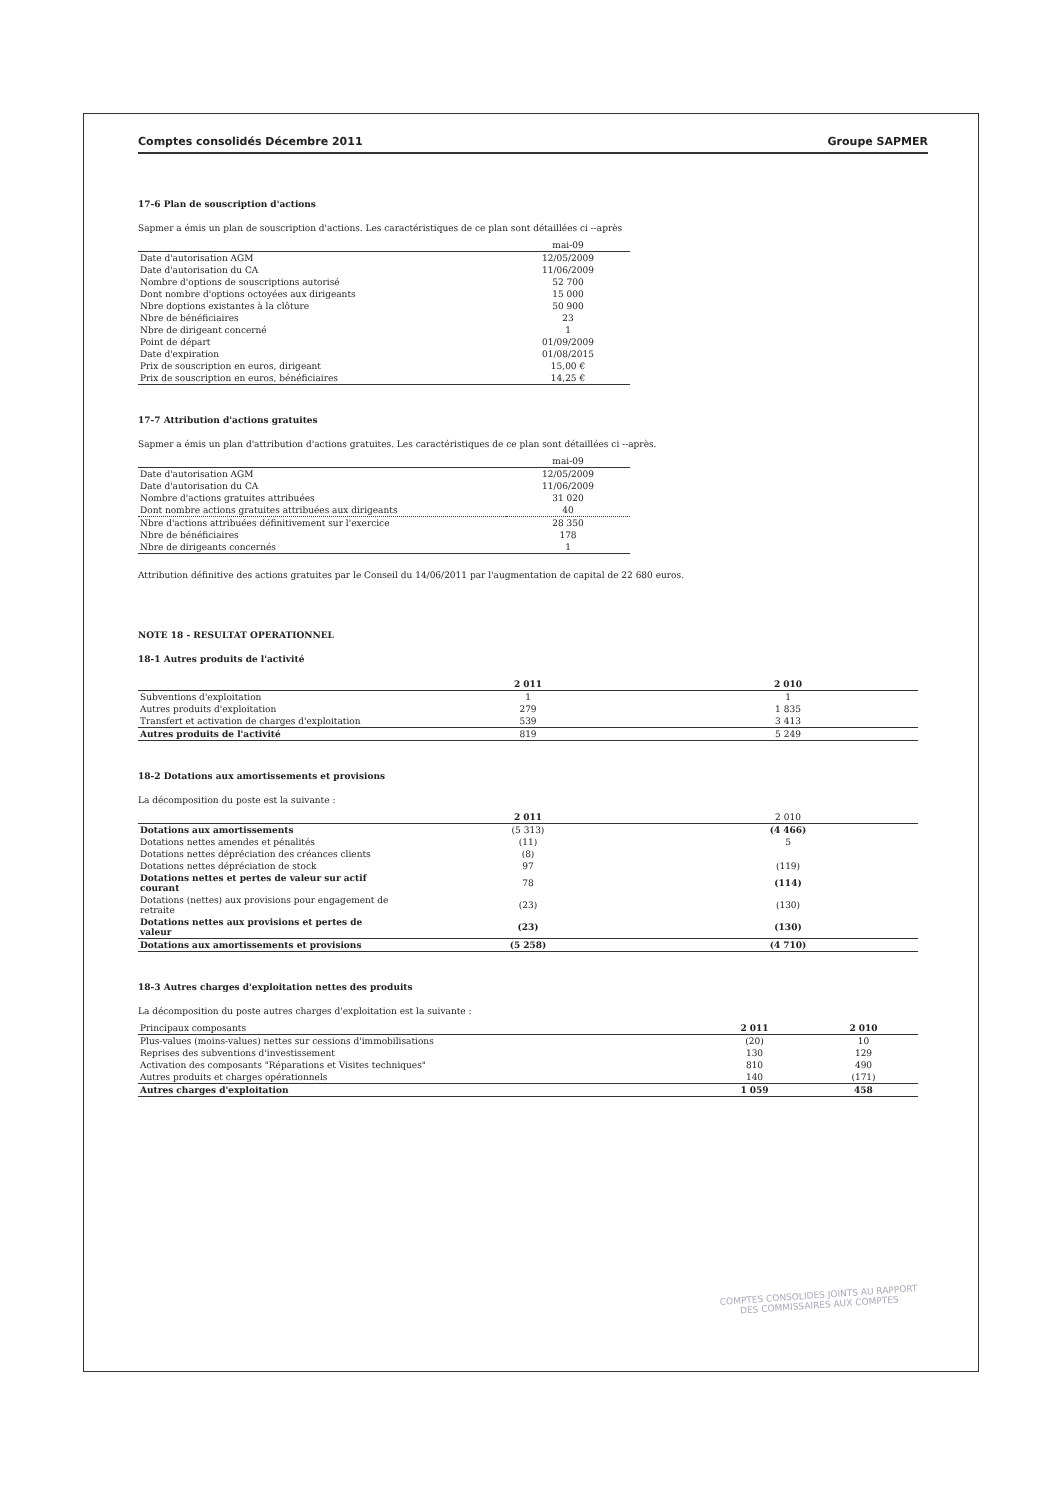Comptes consolidés Décembre 2011 Groupe SAPMER
17-6 Plan de souscription d'actions
Sapmer a émis un plan de souscription d'actions. Les caractéristiques de ce plan sont détaillées ci --après
| | mai-09 |
| --- | --- |
| Date d'autorisation AGM | 12/05/2009 |
| Date d'autorisation du CA | 11/06/2009 |
| Nombre d'options de souscriptions autorisé | 52 700 |
| Dont nombre d'options octoyées aux dirigeants | 15 000 |
| Nbre doptions existantes à la clôture | 50 900 |
| Nbre de bénéficiaires | 23 |
| Nbre de dirigeant concerné | 1 |
| Point de départ | 01/09/2009 |
| Date d'expiration | 01/08/2015 |
| Prix de souscription en euros, dirigeant | 15,00 € |
| Prix de souscription en euros, bénéficiaires | 14,25 € |
17-7 Attribution d'actions gratuites
Sapmer a émis un plan d'attribution d'actions gratuites. Les caractéristiques de ce plan sont détaillées ci --après.
| | mai-09 |
| --- | --- |
| Date d'autorisation AGM | 12/05/2009 |
| Date d'autorisation du CA | 11/06/2009 |
| Nombre d'actions gratuites attribuées | 31 020 |
| Dont nombre actions gratuites attribuées aux dirigeants | 40 |
| Nbre d'actions attribuées définitivement sur l'exercice | 28 350 |
| Nbre de bénéficiaires | 178 |
| Nbre de dirigeants concernés | 1 |
Attribution définitive des actions gratuites par le Conseil du 14/06/2011 par l'augmentation de capital de 22 680 euros.
NOTE 18 - RESULTAT OPERATIONNEL
18-1 Autres produits de l'activité
| | 2 011 | 2 010 |
| --- | --- | --- |
| Subventions d'exploitation | 1 | 1 |
| Autres produits d'exploitation | 279 | 1 835 |
| Transfert et activation de charges d'exploitation | 539 | 3 413 |
| Autres produits de l'activité | 819 | 5 249 |
18-2 Dotations aux amortissements et provisions
La décomposition du poste est la suivante :
| | 2 011 | 2 010 |
| --- | --- | --- |
| Dotations aux amortissements | (5 313) | (4 466) |
| Dotations nettes amendes et pénalités | (11) | 5 |
| Dotations nettes dépréciation des créances clients | (8) | |
| Dotations nettes dépréciation de stock | 97 | (119) |
| Dotations nettes et pertes de valeur sur actif courant | 78 | (114) |
| Dotations (nettes) aux provisions pour engagement de retraite | (23) | (130) |
| Dotations nettes aux provisions et pertes de valeur | (23) | (130) |
| Dotations aux amortissements et provisions | (5 258) | (4 710) |
18-3 Autres charges d'exploitation nettes des produits
La décomposition du poste autres charges d'exploitation est la suivante :
| Principaux composants | 2 011 | 2 010 |
| Plus-values (moins-values) nettes sur cessions d'immobilisations | (20) | 10 |
| Reprises des subventions d'investissement | 130 | 129 |
| Activation des composants "Réparations et Visites techniques" | 810 | 490 |
| Autres produits et charges opérationnels | 140 | (171) |
| Autres charges d'exploitation | 1 059 | 458 |
COMPTES CONSOLIDES JOINTS AU RAPPORT
DES COMMISSAIRES AUX COMPTES